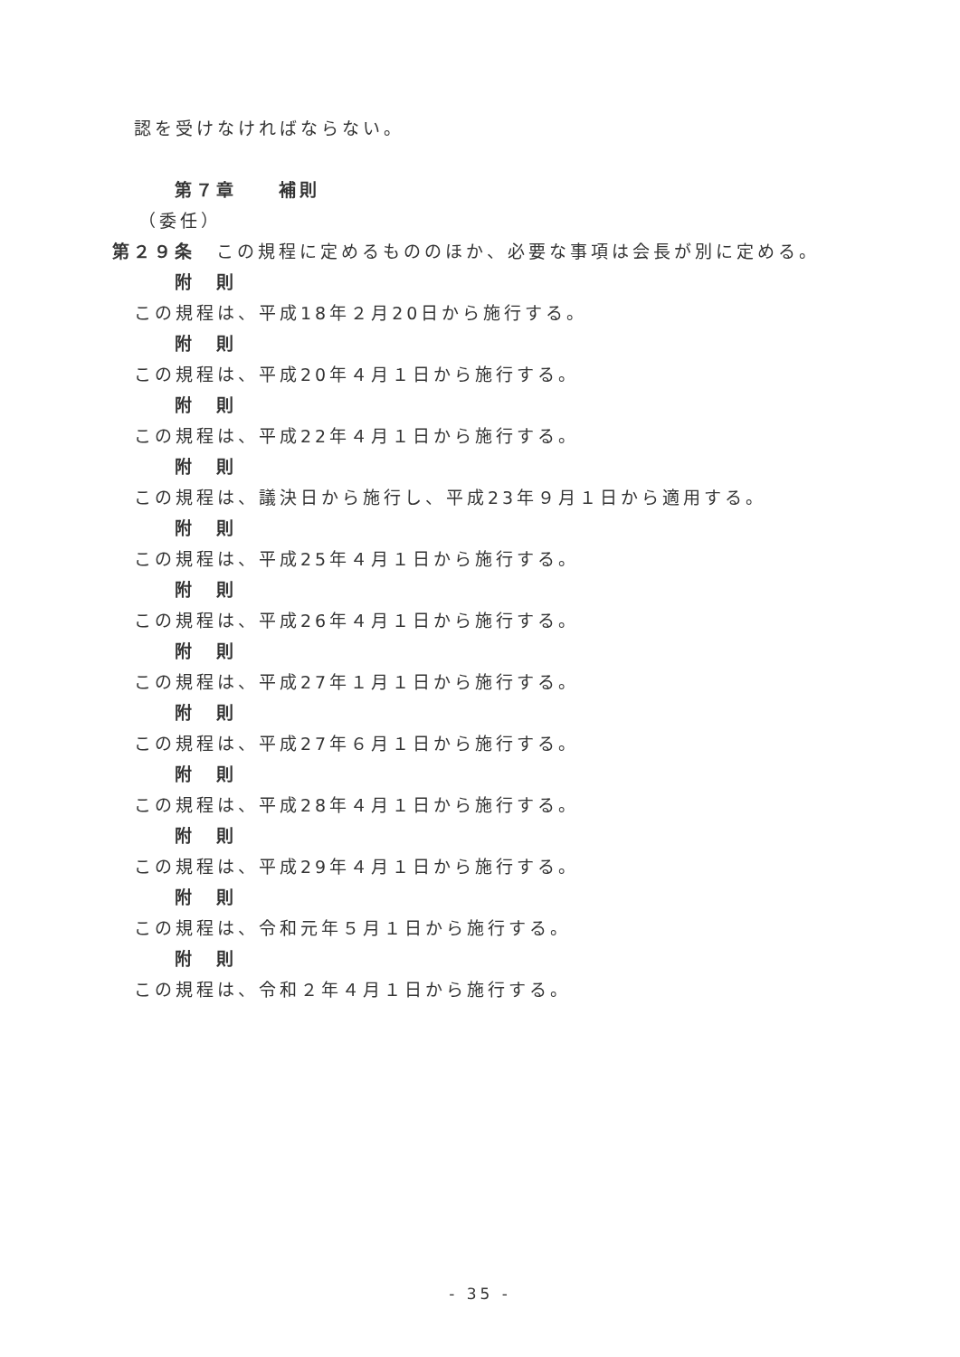認を受けなければならない。
第７章　　補則
（委任）
第２９条　この規程に定めるもののほか、必要な事項は会長が別に定める。
附　則
この規程は、平成18年２月20日から施行する。
附　則
この規程は、平成20年４月１日から施行する。
附　則
この規程は、平成22年４月１日から施行する。
附　則
この規程は、議決日から施行し、平成23年９月１日から適用する。
附　則
この規程は、平成25年４月１日から施行する。
附　則
この規程は、平成26年４月１日から施行する。
附　則
この規程は、平成27年１月１日から施行する。
附　則
この規程は、平成27年６月１日から施行する。
附　則
この規程は、平成28年４月１日から施行する。
附　則
この規程は、平成29年４月１日から施行する。
附　則
この規程は、令和元年５月１日から施行する。
附　則
この規程は、令和２年４月１日から施行する。
- 35 -